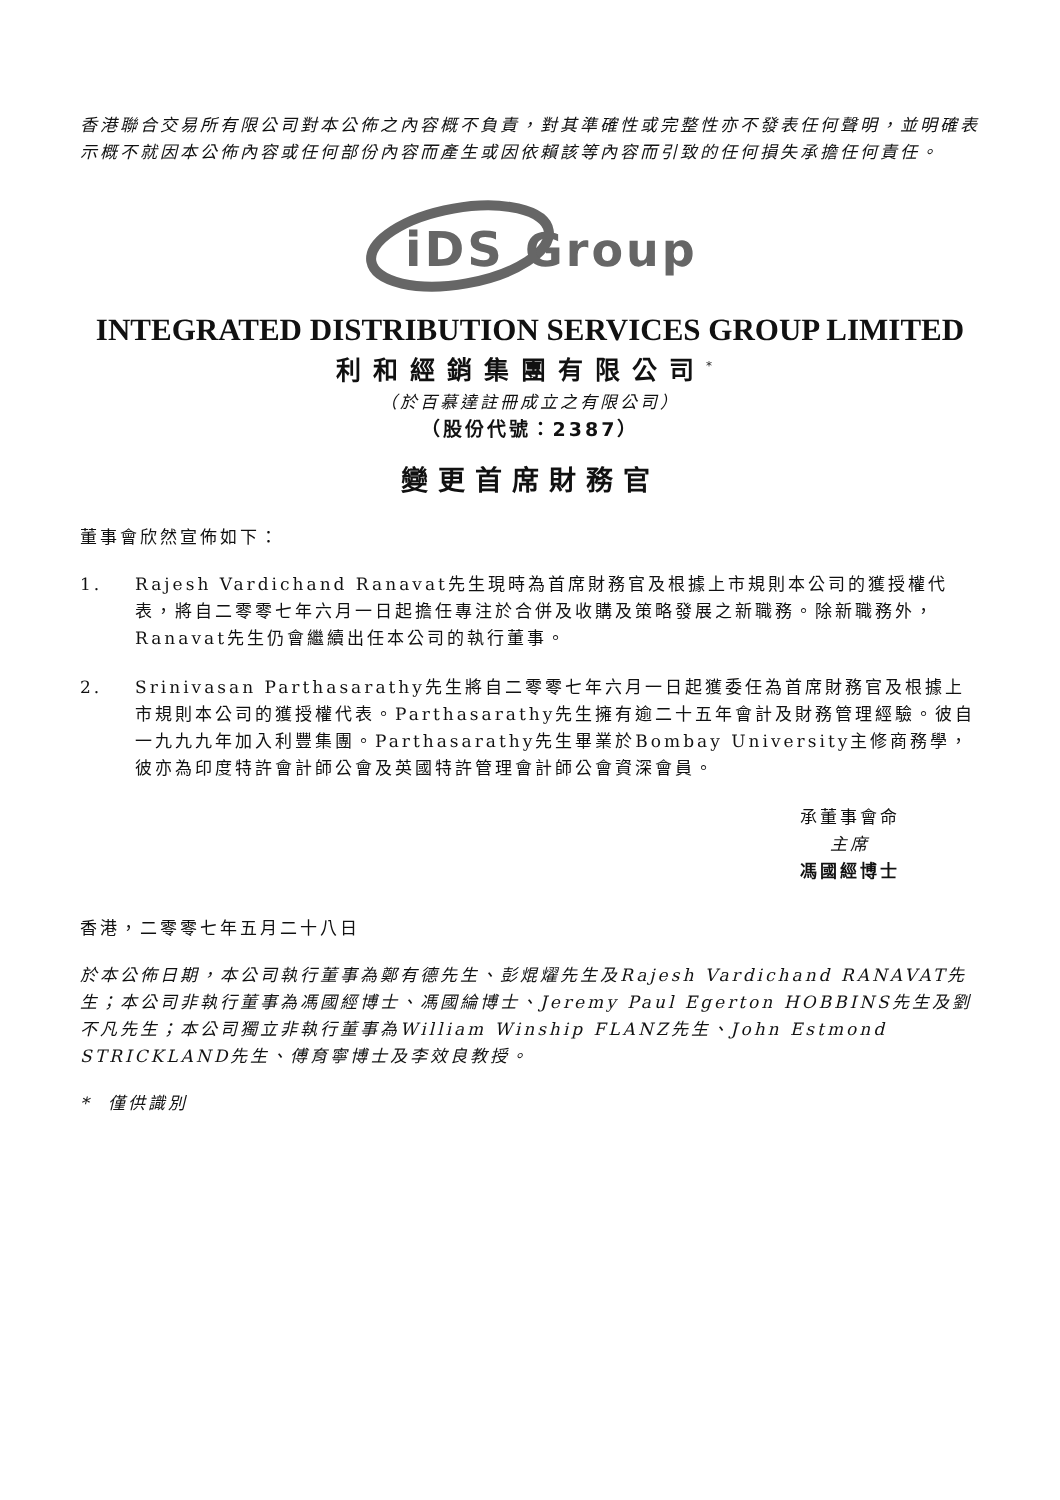香港聯合交易所有限公司對本公佈之內容概不負責，對其準確性或完整性亦不發表任何聲明，並明確表示概不就因本公佈內容或任何部份內容而產生或因依賴該等內容而引致的任何損失承擔任何責任。
iDS
Group
INTEGRATED DISTRIBUTION SERVICES GROUP LIMITED
利和經銷集團有限公司<sup>*</sup>
（於百慕達註冊成立之有限公司）
（股份代號：2387）
變更首席財務官
董事會欣然宣佈如下：
1. Rajesh Vardichand Ranavat先生現時為首席財務官及根據上市規則本公司的獲授權代表，將自二零零七年六月一日起擔任專注於合併及收購及策略發展之新職務。除新職務外，Ranavat先生仍會繼續出任本公司的執行董事。
2. Srinivasan Parthasarathy先生將自二零零七年六月一日起獲委任為首席財務官及根據上市規則本公司的獲授權代表。Parthasarathy先生擁有逾二十五年會計及財務管理經驗。彼自一九九九年加入利豐集團。Parthasarathy先生畢業於Bombay University主修商務學，彼亦為印度特許會計師公會及英國特許管理會計師公會資深會員。
承董事會命
主席
馮國經博士
香港，二零零七年五月二十八日
於本公佈日期，本公司執行董事為鄭有德先生、彭焜燿先生及Rajesh Vardichand RANAVAT先生；本公司非執行董事為馮國經博士、馮國綸博士、Jeremy Paul Egerton HOBBINS先生及劉不凡先生；本公司獨立非執行董事為William Winship FLANZ先生、John Estmond STRICKLAND先生、傅育寧博士及李效良教授。
* 僅供識別